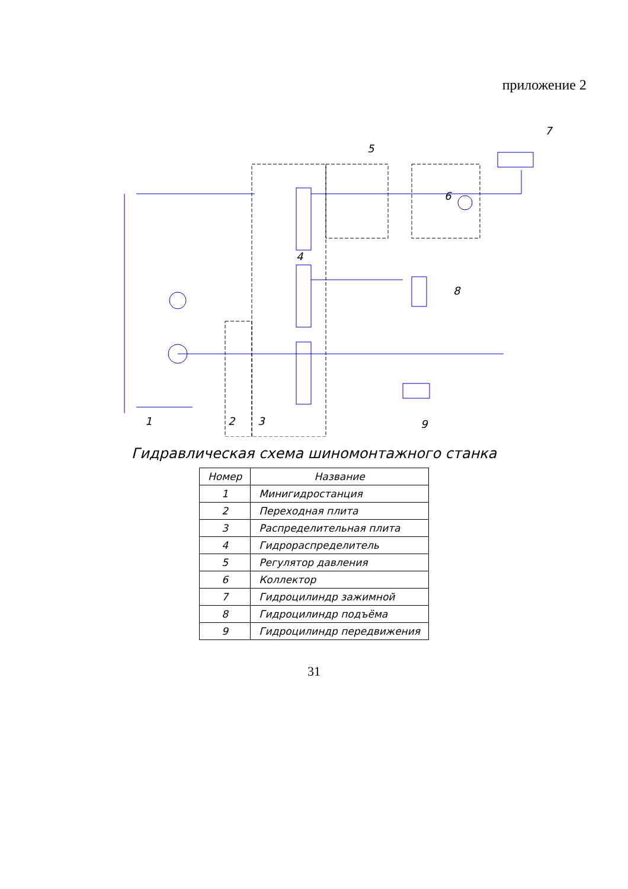приложение 2
1
2
3
4
5
6
7
8
9
Гидравлическая схема шиномонтажного станка
| Номер | Название |
| --- | --- |
| 1 | Минигидростанция |
| 2 | Переходная плита |
| 3 | Распределительная плита |
| 4 | Гидрораспределитель |
| 5 | Регулятор давления |
| 6 | Коллектор |
| 7 | Гидроцилиндр зажимной |
| 8 | Гидроцилиндр подъёма |
| 9 | Гидроцилиндр передвижения |
31